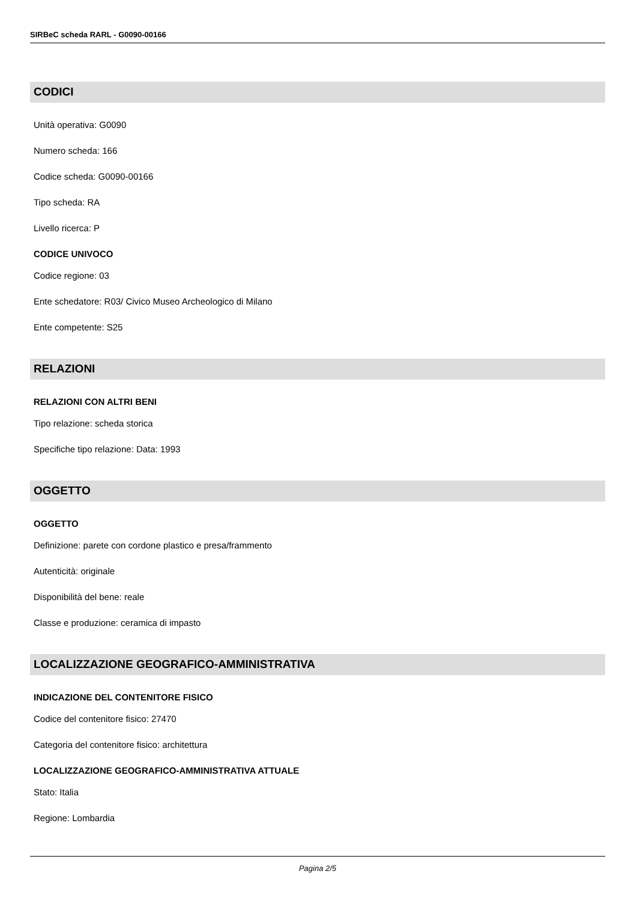SIRBeC scheda RARL - G0090-00166
CODICI
Unità operativa: G0090
Numero scheda: 166
Codice scheda: G0090-00166
Tipo scheda: RA
Livello ricerca: P
CODICE UNIVOCO
Codice regione: 03
Ente schedatore: R03/ Civico Museo Archeologico di Milano
Ente competente: S25
RELAZIONI
RELAZIONI CON ALTRI BENI
Tipo relazione: scheda storica
Specifiche tipo relazione: Data: 1993
OGGETTO
OGGETTO
Definizione: parete con cordone plastico e presa/frammento
Autenticità: originale
Disponibilità del bene: reale
Classe e produzione: ceramica di impasto
LOCALIZZAZIONE GEOGRAFICO-AMMINISTRATIVA
INDICAZIONE DEL CONTENITORE FISICO
Codice del contenitore fisico: 27470
Categoria del contenitore fisico: architettura
LOCALIZZAZIONE GEOGRAFICO-AMMINISTRATIVA ATTUALE
Stato: Italia
Regione: Lombardia
Pagina 2/5